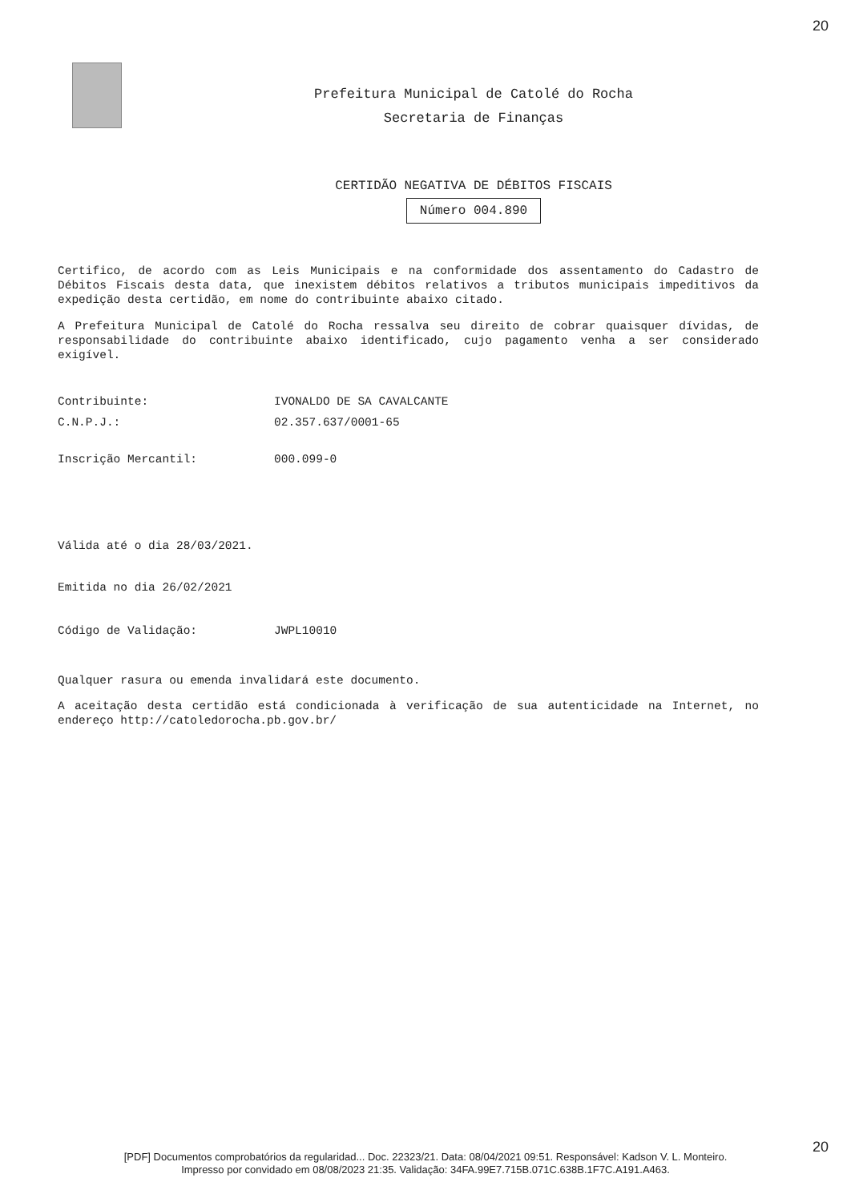20
Prefeitura Municipal de Catolé do Rocha
Secretaria de Finanças
CERTIDÃO NEGATIVA DE DÉBITOS FISCAIS
Número 004.890
Certifico, de acordo com as Leis Municipais e na conformidade dos assentamento do Cadastro de Débitos Fiscais desta data, que inexistem débitos relativos a tributos municipais impeditivos da expedição desta certidão, em nome do contribuinte abaixo citado.
A Prefeitura Municipal de Catolé do Rocha ressalva seu direito de cobrar quaisquer dívidas, de responsabilidade do contribuinte abaixo identificado, cujo pagamento venha a ser considerado exigível.
Contribuinte: IVONALDO DE SA CAVALCANTE
C.N.P.J.: 02.357.637/0001-65
Inscrição Mercantil: 000.099-0
Válida até o dia 28/03/2021.
Emitida no dia 26/02/2021
Código de Validação: JWPL10010
Qualquer rasura ou emenda invalidará este documento.
A aceitação desta certidão está condicionada à verificação de sua autenticidade na Internet, no endereço http://catoledorocha.pb.gov.br/
20
[PDF] Documentos comprobatórios da regularidad... Doc. 22323/21. Data: 08/04/2021 09:51. Responsável: Kadson V. L. Monteiro.
Impresso por convidado em 08/08/2023 21:35. Validação: 34FA.99E7.715B.071C.638B.1F7C.A191.A463.